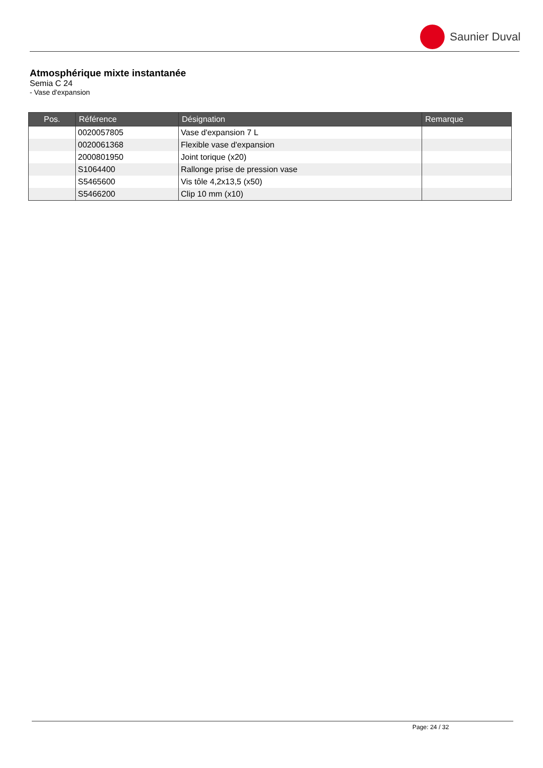Saunier Duval
Atmosphérique mixte instantanée
Semia C 24
- Vase d'expansion
| Pos. | Référence | Désignation | Remarque |
| --- | --- | --- | --- |
| | 0020057805 | Vase d'expansion 7 L | |
| | 0020061368 | Flexible vase d'expansion | |
| | 2000801950 | Joint torique (x20) | |
| | S1064400 | Rallonge prise de pression vase | |
| | S5465600 | Vis tôle 4,2x13,5 (x50) | |
| | S5466200 | Clip 10 mm (x10) | |
Page: 24 / 32